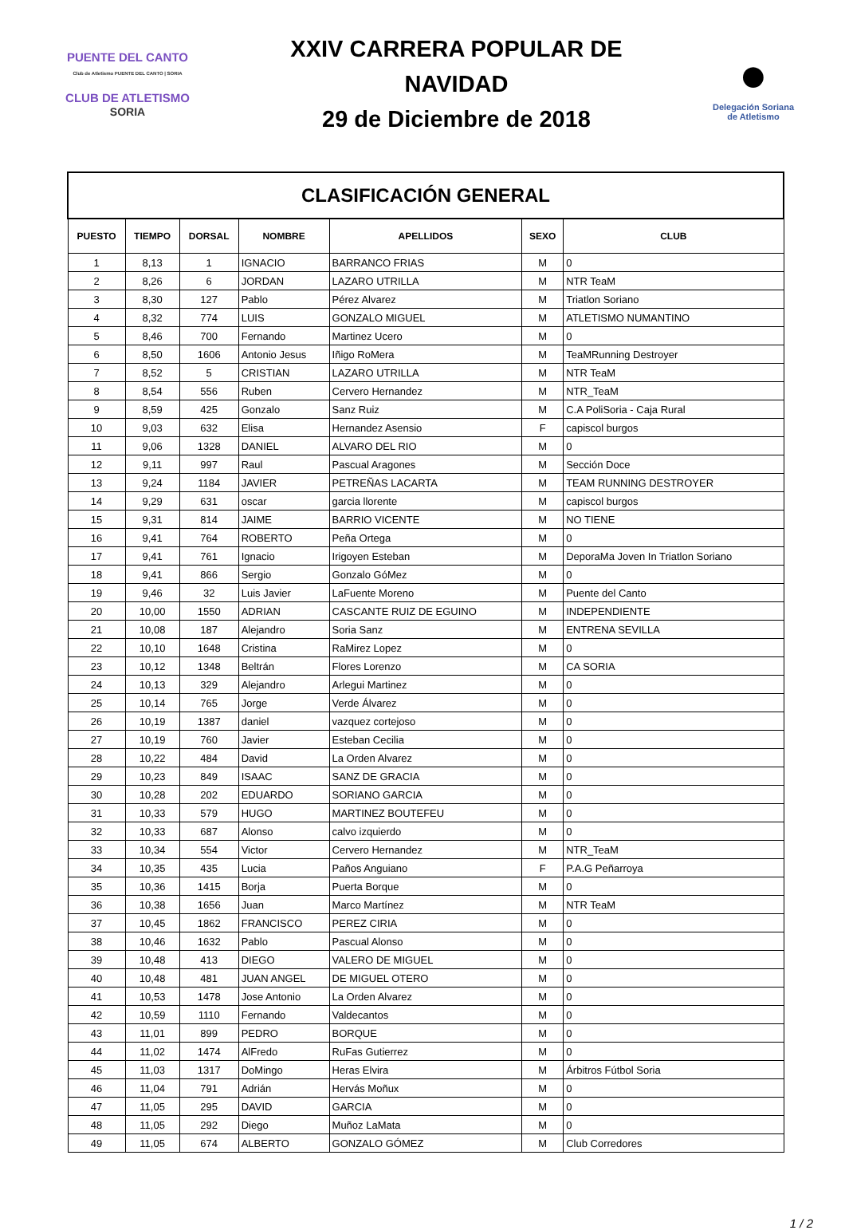PUENTE DEL CANTO
Club de Atletismo PUENTE DEL CANTO | SORIA
CLUB DE ATLETISMO
SORIA
XXIV CARRERA POPULAR DE
NAVIDAD
29 de Diciembre de 2018
●
Delegación Soriana
de Atletismo
| CLASIFICACIÓN GENERAL | | | | | | |
| PUESTO | TIEMPO | DORSAL | NOMBRE | APELLIDOS | SEXO | CLUB |
| 1 | 8,13 | 1 | IGNACIO | BARRANCO FRIAS | M | 0 |
| 2 | 8,26 | 6 | JORDAN | LAZARO UTRILLA | M | NTR TeaM |
| 3 | 8,30 | 127 | Pablo | Pérez Alvarez | M | Triatlon Soriano |
| 4 | 8,32 | 774 | LUIS | GONZALO MIGUEL | M | ATLETISMO NUMANTINO |
| 5 | 8,46 | 700 | Fernando | Martinez Ucero | M | 0 |
| 6 | 8,50 | 1606 | Antonio Jesus | Iñigo RoMera | M | TeaMRunning Destroyer |
| 7 | 8,52 | 5 | CRISTIAN | LAZARO UTRILLA | M | NTR TeaM |
| 8 | 8,54 | 556 | Ruben | Cervero Hernandez | M | NTR_TeaM |
| 9 | 8,59 | 425 | Gonzalo | Sanz Ruiz | M | C.A PoliSoria - Caja Rural |
| 10 | 9,03 | 632 | Elisa | Hernandez Asensio | F | capiscol burgos |
| 11 | 9,06 | 1328 | DANIEL | ALVARO DEL RIO | M | 0 |
| 12 | 9,11 | 997 | Raul | Pascual Aragones | M | Sección Doce |
| 13 | 9,24 | 1184 | JAVIER | PETREÑAS LACARTA | M | TEAM RUNNING DESTROYER |
| 14 | 9,29 | 631 | oscar | garcia llorente | M | capiscol burgos |
| 15 | 9,31 | 814 | JAIME | BARRIO VICENTE | M | NO TIENE |
| 16 | 9,41 | 764 | ROBERTO | Peña Ortega | M | 0 |
| 17 | 9,41 | 761 | Ignacio | Irigoyen Esteban | M | DeporaMa Joven In Triatlon Soriano |
| 18 | 9,41 | 866 | Sergio | Gonzalo GóMez | M | 0 |
| 19 | 9,46 | 32 | Luis Javier | LaFuente Moreno | M | Puente del Canto |
| 20 | 10,00 | 1550 | ADRIAN | CASCANTE RUIZ DE EGUINO | M | INDEPENDIENTE |
| 21 | 10,08 | 187 | Alejandro | Soria Sanz | M | ENTRENA SEVILLA |
| 22 | 10,10 | 1648 | Cristina | RaMirez Lopez | M | 0 |
| 23 | 10,12 | 1348 | Beltrán | Flores Lorenzo | M | CA SORIA |
| 24 | 10,13 | 329 | Alejandro | Arlegui Martinez | M | 0 |
| 25 | 10,14 | 765 | Jorge | Verde Álvarez | M | 0 |
| 26 | 10,19 | 1387 | daniel | vazquez cortejoso | M | 0 |
| 27 | 10,19 | 760 | Javier | Esteban Cecilia | M | 0 |
| 28 | 10,22 | 484 | David | La Orden Alvarez | M | 0 |
| 29 | 10,23 | 849 | ISAAC | SANZ DE GRACIA | M | 0 |
| 30 | 10,28 | 202 | EDUARDO | SORIANO GARCIA | M | 0 |
| 31 | 10,33 | 579 | HUGO | MARTINEZ BOUTEFEU | M | 0 |
| 32 | 10,33 | 687 | Alonso | calvo izquierdo | M | 0 |
| 33 | 10,34 | 554 | Victor | Cervero Hernandez | M | NTR_TeaM |
| 34 | 10,35 | 435 | Lucia | Paños Anguiano | F | P.A.G Peñarroya |
| 35 | 10,36 | 1415 | Borja | Puerta Borque | M | 0 |
| 36 | 10,38 | 1656 | Juan | Marco Martínez | M | NTR TeaM |
| 37 | 10,45 | 1862 | FRANCISCO | PEREZ CIRIA | M | 0 |
| 38 | 10,46 | 1632 | Pablo | Pascual Alonso | M | 0 |
| 39 | 10,48 | 413 | DIEGO | VALERO DE MIGUEL | M | 0 |
| 40 | 10,48 | 481 | JUAN ANGEL | DE MIGUEL OTERO | M | 0 |
| 41 | 10,53 | 1478 | Jose Antonio | La Orden Alvarez | M | 0 |
| 42 | 10,59 | 1110 | Fernando | Valdecantos | M | 0 |
| 43 | 11,01 | 899 | PEDRO | BORQUE | M | 0 |
| 44 | 11,02 | 1474 | AlFredo | RuFas Gutierrez | M | 0 |
| 45 | 11,03 | 1317 | DoMingo | Heras Elvira | M | Árbitros Fútbol Soria |
| 46 | 11,04 | 791 | Adrián | Hervás Moñux | M | 0 |
| 47 | 11,05 | 295 | DAVID | GARCIA | M | 0 |
| 48 | 11,05 | 292 | Diego | Muñoz LaMata | M | 0 |
| 49 | 11,05 | 674 | ALBERTO | GONZALO GÓMEZ | M | Club Corredores |
1 / 2